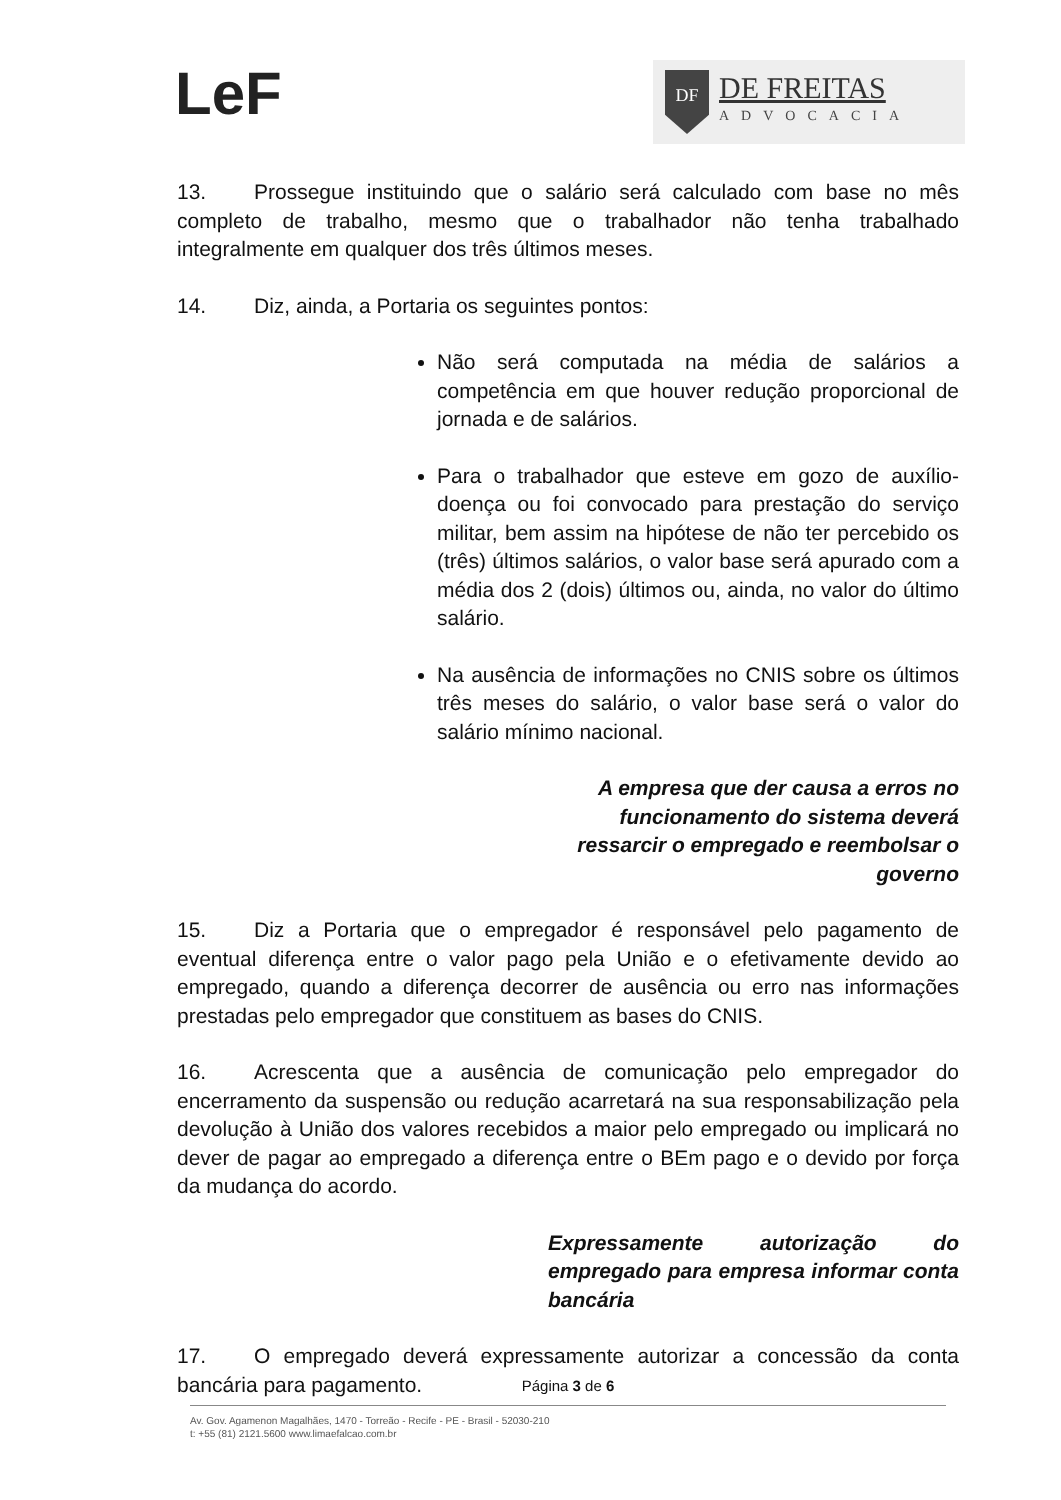LeF
DF
DE FREITAS
ADVOCACIA
13. Prossegue instituindo que o salário será calculado com base no mês completo de trabalho, mesmo que o trabalhador não tenha trabalhado integralmente em qualquer dos três últimos meses.
14. Diz, ainda, a Portaria os seguintes pontos:
Não será computada na média de salários a competência em que houver redução proporcional de jornada e de salários.
Para o trabalhador que esteve em gozo de auxílio-doença ou foi convocado para prestação do serviço militar, bem assim na hipótese de não ter percebido os (três) últimos salários, o valor base será apurado com a média dos 2 (dois) últimos ou, ainda, no valor do último salário.
Na ausência de informações no CNIS sobre os últimos três meses do salário, o valor base será o valor do salário mínimo nacional.
A empresa que der causa a erros no funcionamento do sistema deverá ressarcir o empregado e reembolsar o governo
15. Diz a Portaria que o empregador é responsável pelo pagamento de eventual diferença entre o valor pago pela União e o efetivamente devido ao empregado, quando a diferença decorrer de ausência ou erro nas informações prestadas pelo empregador que constituem as bases do CNIS.
16. Acrescenta que a ausência de comunicação pelo empregador do encerramento da suspensão ou redução acarretará na sua responsabilização pela devolução à União dos valores recebidos a maior pelo empregado ou implicará no dever de pagar ao empregado a diferença entre o BEm pago e o devido por força da mudança do acordo.
Expressamente autorização do empregado para empresa informar conta bancária
17. O empregado deverá expressamente autorizar a concessão da conta bancária para pagamento.
Página 3 de 6
Av. Gov. Agamenon Magalhães, 1470 - Torreão - Recife - PE - Brasil - 52030-210
t: +55 (81) 2121.5600 www.limaefalcao.com.br